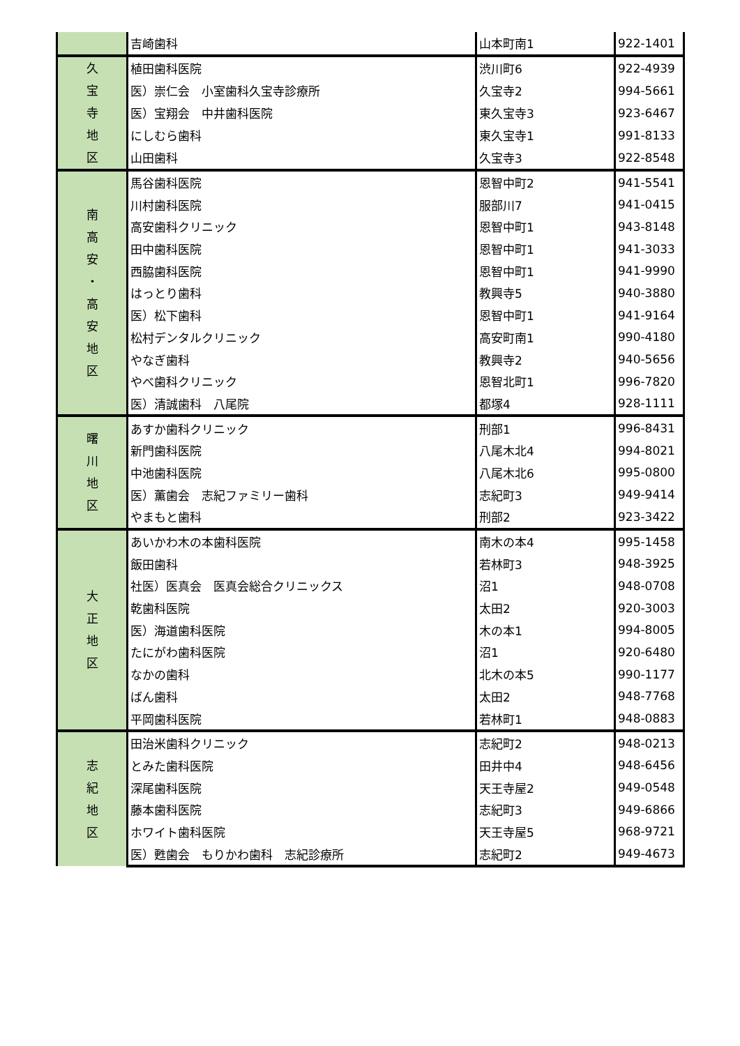| | 吉崎歯科 | 山本町南1 | 922-1401 |
| 久 宝 寺 地 区 | 植田歯科医院 | 渋川町6 | 922-4939 |
| | 医）崇仁会 小室歯科久宝寺診療所 | 久宝寺2 | 994-5661 |
| | 医）宝翔会 中井歯科医院 | 東久宝寺3 | 923-6467 |
| | にしむら歯科 | 東久宝寺1 | 991-8133 |
| | 山田歯科 | 久宝寺3 | 922-8548 |
| 南 高 安 ・ 高 安 地 区 | 馬谷歯科医院 | 恩智中町2 | 941-5541 |
| | 川村歯科医院 | 服部川7 | 941-0415 |
| | 高安歯科クリニック | 恩智中町1 | 943-8148 |
| | 田中歯科医院 | 恩智中町1 | 941-3033 |
| | 西脇歯科医院 | 恩智中町1 | 941-9990 |
| | はっとり歯科 | 教興寺5 | 940-3880 |
| | 医）松下歯科 | 恩智中町1 | 941-9164 |
| | 松村デンタルクリニック | 高安町南1 | 990-4180 |
| | やなぎ歯科 | 教興寺2 | 940-5656 |
| | やべ歯科クリニック | 恩智北町1 | 996-7820 |
| | 医）清誠歯科 八尾院 | 都塚4 | 928-1111 |
| 曙 川 地 区 | あすか歯科クリニック | 刑部1 | 996-8431 |
| | 新門歯科医院 | 八尾木北4 | 994-8021 |
| | 中池歯科医院 | 八尾木北6 | 995-0800 |
| | 医）薫歯会 志紀ファミリー歯科 | 志紀町3 | 949-9414 |
| | やまもと歯科 | 刑部2 | 923-3422 |
| 大 正 地 区 | あいかわ木の本歯科医院 | 南木の本4 | 995-1458 |
| | 飯田歯科 | 若林町3 | 948-3925 |
| | 社医）医真会 医真会総合クリニックス | 沼1 | 948-0708 |
| | 乾歯科医院 | 太田2 | 920-3003 |
| | 医）海道歯科医院 | 木の本1 | 994-8005 |
| | たにがわ歯科医院 | 沼1 | 920-6480 |
| | なかの歯科 | 北木の本5 | 990-1177 |
| | ばん歯科 | 太田2 | 948-7768 |
| | 平岡歯科医院 | 若林町1 | 948-0883 |
| 志 紀 地 区 | 田治米歯科クリニック | 志紀町2 | 948-0213 |
| | とみた歯科医院 | 田井中4 | 948-6456 |
| | 深尾歯科医院 | 天王寺屋2 | 949-0548 |
| | 藤本歯科医院 | 志紀町3 | 949-6866 |
| | ホワイト歯科医院 | 天王寺屋5 | 968-9721 |
| | 医）甦歯会 もりかわ歯科 志紀診療所 | 志紀町2 | 949-4673 |